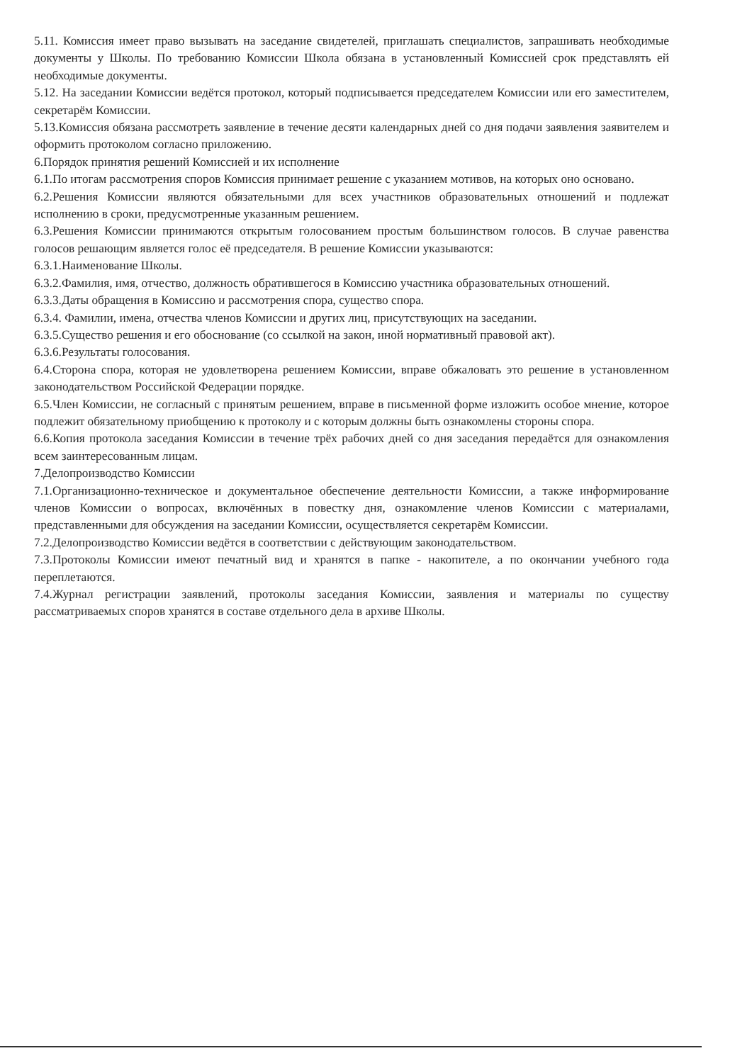5.11. Комиссия имеет право вызывать на заседание свидетелей, приглашать специалистов, запрашивать необходимые документы у Школы. По требованию Комиссии Школа обязана в установленный Комиссией срок представлять ей необходимые документы.
5.12. На заседании Комиссии ведётся протокол, который подписывается председателем Комиссии или его заместителем, секретарём Комиссии.
5.13.Комиссия обязана рассмотреть заявление в течение десяти календарных дней со дня подачи заявления заявителем и оформить протоколом согласно приложению.
6.Порядок принятия решений Комиссией и их исполнение
6.1.По итогам рассмотрения споров Комиссия принимает решение с указанием мотивов, на которых оно основано.
6.2.Решения Комиссии являются обязательными для всех участников образовательных отношений и подлежат исполнению в сроки, предусмотренные указанным решением.
6.3.Решения Комиссии принимаются открытым голосованием простым большинством голосов. В случае равенства голосов решающим является голос её председателя. В решение Комиссии указываются:
6.3.1.Наименование Школы.
6.3.2.Фамилия, имя, отчество, должность обратившегося в Комиссию участника образовательных отношений.
6.3.3.Даты обращения в Комиссию и рассмотрения спора, существо спора.
6.3.4. Фамилии, имена, отчества членов Комиссии и других лиц, присутствующих на заседании.
6.3.5.Существо решения и его обоснование (со ссылкой на закон, иной нормативный правовой акт).
6.3.6.Результаты голосования.
6.4.Сторона спора, которая не удовлетворена решением Комиссии, вправе обжаловать это решение в установленном законодательством Российской Федерации порядке.
6.5.Член Комиссии, не согласный с принятым решением, вправе в письменной форме изложить особое мнение, которое подлежит обязательному приобщению к протоколу и с которым должны быть ознакомлены стороны спора.
6.6.Копия протокола заседания Комиссии в течение трёх рабочих дней со дня заседания передаётся для ознакомления всем заинтересованным лицам.
7.Делопроизводство Комиссии
7.1.Организационно-техническое и документальное обеспечение деятельности Комиссии, а также информирование членов Комиссии о вопросах, включённых в повестку дня, ознакомление членов Комиссии с материалами, представленными для обсуждения на заседании Комиссии, осуществляется секретарём Комиссии.
7.2.Делопроизводство Комиссии ведётся в соответствии с действующим законодательством.
7.3.Протоколы Комиссии имеют печатный вид и хранятся в папке - накопителе, а по окончании учебного года переплетаются.
7.4.Журнал регистрации заявлений, протоколы заседания Комиссии, заявления и материалы по существу рассматриваемых споров хранятся в составе отдельного дела в архиве Школы.